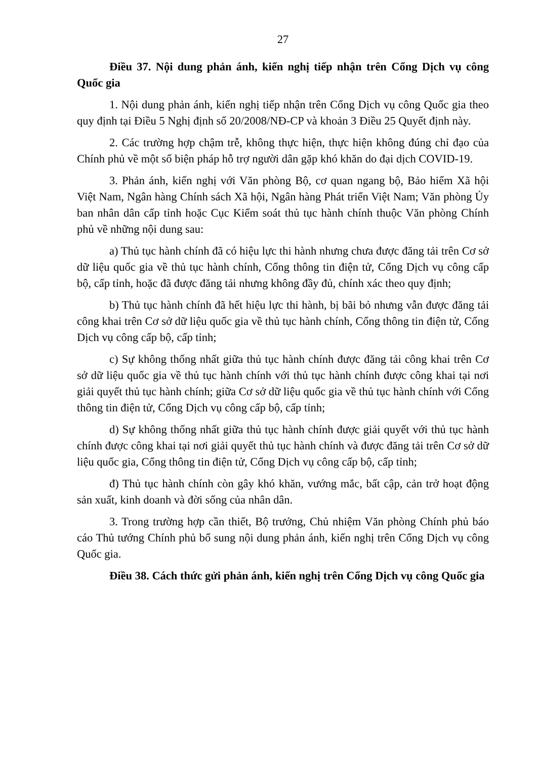27
Điều 37. Nội dung phản ánh, kiến nghị tiếp nhận trên Cổng Dịch vụ công Quốc gia
1. Nội dung phản ánh, kiến nghị tiếp nhận trên Cổng Dịch vụ công Quốc gia theo quy định tại Điều 5 Nghị định số 20/2008/NĐ-CP và khoản 3 Điều 25 Quyết định này.
2. Các trường hợp chậm trễ, không thực hiện, thực hiện không đúng chỉ đạo của Chính phủ về một số biện pháp hỗ trợ người dân gặp khó khăn do đại dịch COVID-19.
3. Phản ánh, kiến nghị với Văn phòng Bộ, cơ quan ngang bộ, Bảo hiểm Xã hội Việt Nam, Ngân hàng Chính sách Xã hội, Ngân hàng Phát triển Việt Nam; Văn phòng Ủy ban nhân dân cấp tỉnh hoặc Cục Kiểm soát thủ tục hành chính thuộc Văn phòng Chính phủ về những nội dung sau:
a) Thủ tục hành chính đã có hiệu lực thi hành nhưng chưa được đăng tải trên Cơ sở dữ liệu quốc gia về thủ tục hành chính, Cổng thông tin điện tử, Cổng Dịch vụ công cấp bộ, cấp tỉnh, hoặc đã được đăng tải nhưng không đầy đủ, chính xác theo quy định;
b) Thủ tục hành chính đã hết hiệu lực thi hành, bị bãi bỏ nhưng vẫn được đăng tải công khai trên Cơ sở dữ liệu quốc gia về thủ tục hành chính, Cổng thông tin điện tử, Cổng Dịch vụ công cấp bộ, cấp tỉnh;
c) Sự không thống nhất giữa thủ tục hành chính được đăng tải công khai trên Cơ sở dữ liệu quốc gia về thủ tục hành chính với thủ tục hành chính được công khai tại nơi giải quyết thủ tục hành chính; giữa Cơ sở dữ liệu quốc gia về thủ tục hành chính với Cổng thông tin điện tử, Cổng Dịch vụ công cấp bộ, cấp tỉnh;
d) Sự không thống nhất giữa thủ tục hành chính được giải quyết với thủ tục hành chính được công khai tại nơi giải quyết thủ tục hành chính và được đăng tải trên Cơ sở dữ liệu quốc gia, Cổng thông tin điện tử, Cổng Dịch vụ công cấp bộ, cấp tỉnh;
đ) Thủ tục hành chính còn gây khó khăn, vướng mắc, bất cập, cản trở hoạt động sản xuất, kinh doanh và đời sống của nhân dân.
3. Trong trường hợp cần thiết, Bộ trưởng, Chủ nhiệm Văn phòng Chính phủ báo cáo Thủ tướng Chính phủ bổ sung nội dung phản ánh, kiến nghị trên Cổng Dịch vụ công Quốc gia.
Điều 38. Cách thức gửi phản ánh, kiến nghị trên Cổng Dịch vụ công Quốc gia